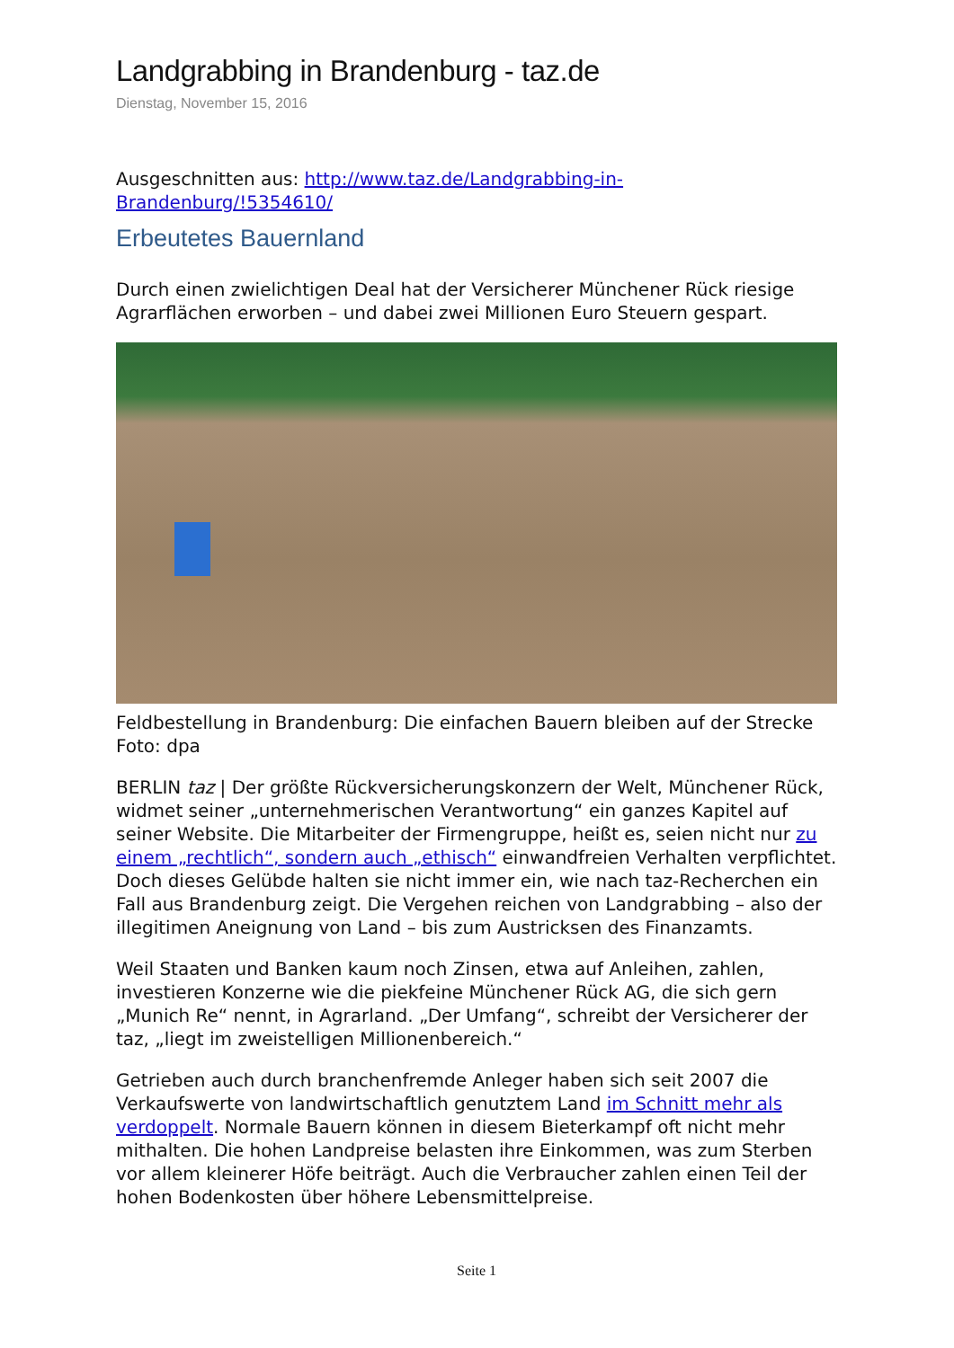Landgrabbing in Brandenburg - taz.de
Dienstag, November 15, 2016
Ausgeschnitten aus: http://www.taz.de/Landgrabbing-in-Brandenburg/!5354610/
Erbeutetes Bauernland
Durch einen zwielichtigen Deal hat der Versicherer Münchener Rück riesige Agrarflächen erworben – und dabei zwei Millionen Euro Steuern gespart.
Feldbestellung in Brandenburg: Die einfachen Bauern bleiben auf der Strecke Foto: dpa
BERLIN taz | Der größte Rückversicherungskonzern der Welt, Münchener Rück, widmet seiner „unternehmerischen Verantwortung“ ein ganzes Kapitel auf seiner Website. Die Mitarbeiter der Firmengruppe, heißt es, seien nicht nur zu einem „rechtlich“, sondern auch „ethisch“ einwandfreien Verhalten verpflichtet. Doch dieses Gelübde halten sie nicht immer ein, wie nach taz-Recherchen ein Fall aus Brandenburg zeigt. Die Vergehen reichen von Landgrabbing – also der illegitimen Aneignung von Land – bis zum Austricksen des Finanzamts.
Weil Staaten und Banken kaum noch Zinsen, etwa auf Anleihen, zahlen, investieren Konzerne wie die piekfeine Münchener Rück AG, die sich gern „Munich Re“ nennt, in Agrarland. „Der Umfang“, schreibt der Versicherer der taz, „liegt im zweistelligen Millionenbereich.“
Getrieben auch durch branchenfremde Anleger haben sich seit 2007 die Verkaufswerte von landwirtschaftlich genutztem Land im Schnitt mehr als verdoppelt. Normale Bauern können in diesem Bieterkampf oft nicht mehr mithalten. Die hohen Landpreise belasten ihre Einkommen, was zum Sterben vor allem kleinerer Höfe beiträgt. Auch die Verbraucher zahlen einen Teil der hohen Bodenkosten über höhere Lebensmittelpreise.
Seite 1